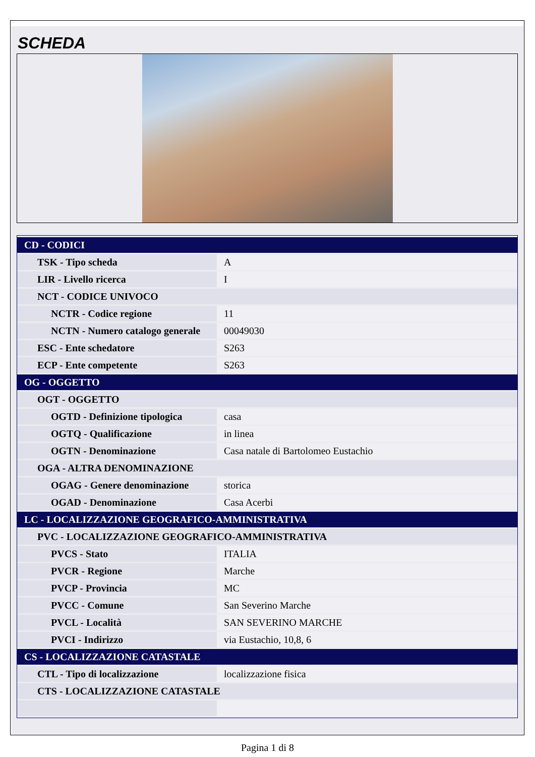SCHEDA
| CD - CODICI | |
| TSK - Tipo scheda | A |
| LIR - Livello ricerca | I |
| NCT - CODICE UNIVOCO | |
| NCTR - Codice regione | 11 |
| NCTN - Numero catalogo generale | 00049030 |
| ESC - Ente schedatore | S263 |
| ECP - Ente competente | S263 |
| OG - OGGETTO | |
| OGT - OGGETTO | |
| OGTD - Definizione tipologica | casa |
| OGTQ - Qualificazione | in linea |
| OGTN - Denominazione | Casa natale di Bartolomeo Eustachio |
| OGA - ALTRA DENOMINAZIONE | |
| OGAG - Genere denominazione | storica |
| OGAD - Denominazione | Casa Acerbi |
| LC - LOCALIZZAZIONE GEOGRAFICO-AMMINISTRATIVA | |
| PVC - LOCALIZZAZIONE GEOGRAFICO-AMMINISTRATIVA | |
| PVCS - Stato | ITALIA |
| PVCR - Regione | Marche |
| PVCP - Provincia | MC |
| PVCC - Comune | San Severino Marche |
| PVCL - Località | SAN SEVERINO MARCHE |
| PVCI - Indirizzo | via Eustachio, 10,8, 6 |
| CS - LOCALIZZAZIONE CATASTALE | |
| CTL - Tipo di localizzazione | localizzazione fisica |
| CTS - LOCALIZZAZIONE CATASTALE | |
Pagina 1 di 8